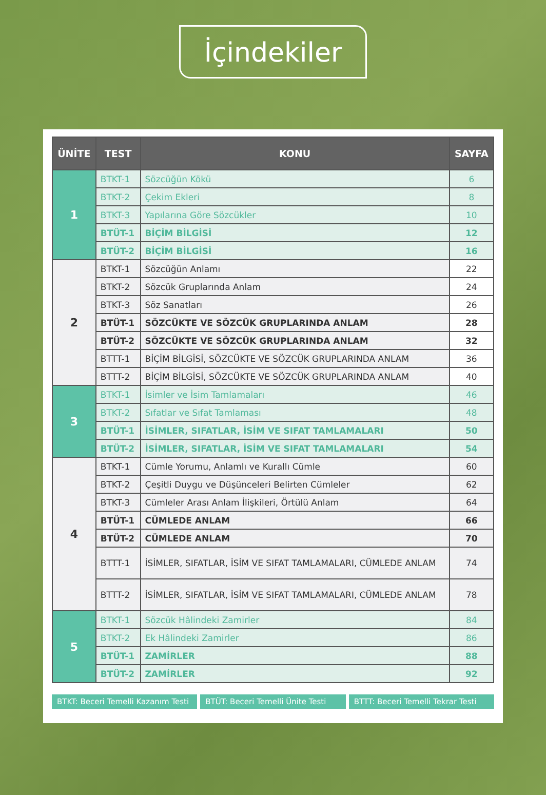İçindekiler
| ÜNİTE | TEST | KONU | SAYFA |
| --- | --- | --- | --- |
| 1 | BTKT-1 | Sözcüğün Kökü | 6 |
| | BTKT-2 | Çekim Ekleri | 8 |
| | BTKT-3 | Yapılarına Göre Sözcükler | 10 |
| | BTÜT-1 | BİÇİM BİLGİSİ | 12 |
| | BTÜT-2 | BİÇİM BİLGİSİ | 16 |
| 2 | BTKT-1 | Sözcüğün Anlamı | 22 |
| | BTKT-2 | Sözcük Gruplarında Anlam | 24 |
| | BTKT-3 | Söz Sanatları | 26 |
| | BTÜT-1 | SÖZCÜKTE VE SÖZCÜK GRUPLARINDA ANLAM | 28 |
| | BTÜT-2 | SÖZCÜKTE VE SÖZCÜK GRUPLARINDA ANLAM | 32 |
| | BTTT-1 | BİÇİM BİLGİSİ, SÖZCÜKTE VE SÖZCÜK GRUPLARINDA ANLAM | 36 |
| | BTTT-2 | BİÇİM BİLGİSİ, SÖZCÜKTE VE SÖZCÜK GRUPLARINDA ANLAM | 40 |
| 3 | BTKT-1 | İsimler ve İsim Tamlamaları | 46 |
| | BTKT-2 | Sıfatlar ve Sıfat Tamlaması | 48 |
| | BTÜT-1 | İSİMLER, SIFATLAR, İSİM VE SIFAT TAMLAMALARI | 50 |
| | BTÜT-2 | İSİMLER, SIFATLAR, İSİM VE SIFAT TAMLAMALARI | 54 |
| 4 | BTKT-1 | Cümle Yorumu, Anlamlı ve Kurallı Cümle | 60 |
| | BTKT-2 | Çeşitli Duygu ve Düşünceleri Belirten Cümleler | 62 |
| | BTKT-3 | Cümleler Arası Anlam İlişkileri, Örtülü Anlam | 64 |
| | BTÜT-1 | CÜMLEDE ANLAM | 66 |
| | BTÜT-2 | CÜMLEDE ANLAM | 70 |
| | BTTT-1 | İSİMLER, SIFATLAR, İSİM VE SIFAT TAMLAMALARI, CÜMLEDE ANLAM | 74 |
| | BTTT-2 | İSİMLER, SIFATLAR, İSİM VE SIFAT TAMLAMALARI, CÜMLEDE ANLAM | 78 |
| 5 | BTKT-1 | Sözcük Hâlindeki Zamirler | 84 |
| | BTKT-2 | Ek Hâlindeki Zamirler | 86 |
| | BTÜT-1 | ZAMİRLER | 88 |
| | BTÜT-2 | ZAMİRLER | 92 |
BTKT: Beceri Temelli Kazanım Testi
BTÜT: Beceri Temelli Ünite Testi
BTTT: Beceri Temelli Tekrar Testi